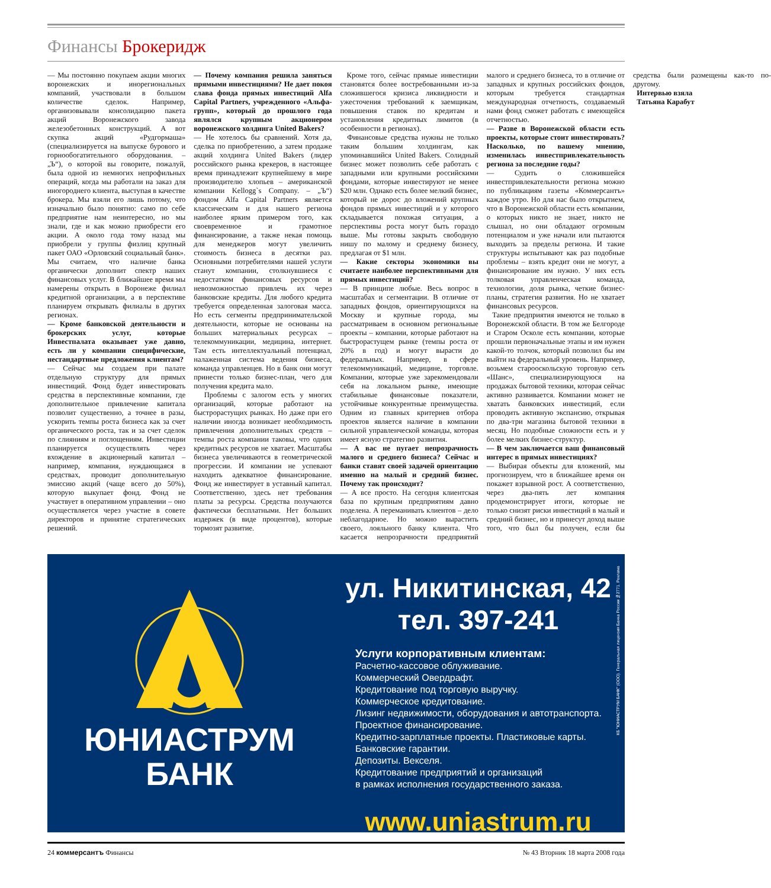Финансы Брокеридж
— Мы постоянно покупаем акции многих воронежских и инорегиональных компаний, участвовали в большом количестве сделок. Например, организовывали консолидацию пакета акций Воронежского завода железобетонных конструкций. А вот скупка акций «Рудгормаша» (специализируется на выпуске бурового и горнообогатительного оборудования. – „Ъ“), о которой вы говорите, пожалуй, была одной из немногих непрофильных операций, когда мы работали на заказ для иногороднего клиента, выступая в качестве брокера. Мы взяли его лишь потому, что изначально было понятно: само по себе предприятие нам неинтересно, но мы знали, где и как можно приобрести его акции. А около года тому назад мы приобрели у группы физлиц крупный пакет ОАО «Орловский социальный банк». Мы считаем, что наличие банка органически дополнит спектр наших финансовых услуг. В ближайшее время мы намерены открыть в Воронеже филиал кредитной организации, а в перспективе планируем открывать филиалы в других регионах.
— Кроме банковской деятельности и брокерских услуг, которые Инвестпалата оказывает уже давно, есть ли у компании специфические, нестандартные предложения клиентам?
— Сейчас мы создаем при палате отдельную структуру для прямых инвестиций. Фонд будет инвестировать средства в перспективные компании, где дополнительное привлечение капитала позволит существенно, а точнее в разы, ускорить темпы роста бизнеса как за счет органического роста, так и за счет сделок по слияниям и поглощениям. Инвестиции планируется осуществлять через вхождение в акционерный капитал – например, компания, нуждающаяся в средствах, проводит дополнительную эмиссию акций (чаще всего до 50%), которую выкупает фонд. Фонд не участвует в оперативном управлении – оно осуществляется через участие в совете директоров и принятие стратегических решений.
— Почему компания решила заняться прямыми инвестициями? Не дает покоя слава фонда прямых инвестиций Alfa Capital Partners, учрежденного «Альфа-групп», который до прошлого года являлся крупным акционером воронежского холдинга United Bakers?
— Не хотелось бы сравнений. Хотя да, сделка по приобретению, а затем продаже акций холдинга United Bakers (лидер российского рынка крекеров, в настоящее время принадлежит крупнейшему в мире производителю хлопьев – американской компании Kellogg`s Company. – „Ъ“) фондом Alfa Capital Partners является классическим и для нашего региона наиболее ярким примером того, как своевременное и грамотное финансирование, а также некая помощь для менеджеров могут увеличить стоимость бизнеса в десятки раз. Основными потребителями нашей услуги станут компании, столкнувшиеся с недостатком финансовых ресурсов и невозможностью привлечь их через банковские кредиты. Для любого кредита требуется определенная залоговая масса. Но есть сегменты предпринимательской деятельности, которые не основаны на больших материальных ресурсах – телекоммуникации, медицина, интернет. Там есть интеллектуальный потенциал, налаженная система ведения бизнеса, команда управленцев. Но в банк они могут принести только бизнес-план, чего для получения кредита мало.
Проблемы с залогом есть у многих организаций, которые работают на быстрорастущих рынках. Но даже при его наличии иногда возникает необходимость привлечения дополнительных средств – темпы роста компании таковы, что одних кредитных ресурсов не хватает. Масштабы бизнеса увеличиваются в геометрической прогрессии. И компании не успевают находить адекватное финансирование. Фонд же инвестирует в уставный капитал. Соответственно, здесь нет требования платы за ресурсы. Средства получаются фактически бесплатными. Нет больших издержек (в виде процентов), которые тормозят развитие.
Кроме того, сейчас прямые инвестиции становятся более востребованными из-за сложившегося кризиса ликвидности и ужесточения требований к заемщикам, повышения ставок по кредитам и установления кредитных лимитов (в особенности в регионах).
Финансовые средства нужны не только таким большим холдингам, как упоминавшийся United Bakers. Солидный бизнес может позволить себе работать с западными или крупными российскими фондами, которые инвестируют не менее $20 млн. Однако есть более мелкий бизнес, который не дорос до вложений крупных фондов прямых инвестиций и у которого складывается похожая ситуация, а перспективы роста могут быть гораздо выше. Мы готовы закрыть свободную нишу по малому и среднему бизнесу, предлагая от $1 млн.
— Какие секторы экономики вы считаете наиболее перспективными для прямых инвестиций?
— В принципе любые. Весь вопрос в масштабах и сегментации. В отличие от западных фондов, ориентирующихся на Москву и крупные города, мы рассматриваем в основном региональные проекты – компании, которые работают на быстрорастущем рынке (темпы роста от 20% в год) и могут вырасти до федеральных. Например, в сфере телекоммуникаций, медицине, торговле. Компании, которые уже зарекомендовали себя на локальном рынке, имеющие стабильные финансовые показатели, устойчивые конкурентные преимущества. Одним из главных критериев отбора проектов является наличие в компании сильной управленческой команды, которая имеет ясную стратегию развития.
— А вас не пугает непрозрачность малого и среднего бизнеса? Сейчас и банки ставят своей задачей ориентацию именно на малый и средний бизнес. Почему так происходит?
— А все просто. На сегодня клиентская база по крупным предприятиям давно поделена. А переманивать клиентов – дело неблагодарное. Но можно вырастить своего, лояльного банку клиента. Что касается непрозрачности предприятий малого и среднего бизнеса, то в отличие от западных и крупных российских фондов, которым требуется стандартная международная отчетность, создаваемый нами фонд сможет работать с имеющейся отчетностью.
— Разве в Воронежской области есть проекты, которые стоит инвестировать? Насколько, по вашему мнению, изменилась инвестпривлекательность региона за последние годы?
— Судить о сложившейся инвестпривлекательности региона можно по публикациям газеты «Коммерсантъ» каждое утро. Но для нас было открытием, что в Воронежской области есть компании, о которых никто не знает, никто не слышал, но они обладают огромным потенциалом и уже начали или пытаются выходить за пределы региона. И такие структуры испытывают как раз подобные проблемы – взять кредит они не могут, а финансирование им нужно. У них есть толковая управленческая команда, технологии, доля рынка, четкие бизнес-планы, стратегия развития. Но не хватает финансовых ресурсов.
Такие предприятия имеются не только в Воронежской области. В том же Белгороде и Старом Осколе есть компании, которые прошли первоначальные этапы и им нужен какой-то толчок, который позволил бы им выйти на федеральный уровень. Например, возьмем старооскольскую торговую сеть «Шанс», специализирующуюся на продажах бытовой техники, которая сейчас активно развивается. Компании может не хватать банковских инвестиций, если проводить активную экспансию, открывая по два-три магазина бытовой техники в месяц. Но подобные сложности есть и у более мелких бизнес-структур.
— В чем заключается ваш финансовый интерес в прямых инвестициях?
— Выбирая объекты для вложений, мы прогнозируем, что в ближайшее время он покажет взрывной рост. А соответственно, через два-пять лет компания продемонстрирует итоги, которые не только снизят риски инвестиций в малый и средний бизнес, но и принесут доход выше того, что был бы получен, если бы средства были размещены как-то по-другому.
Интервью взяла
Татьяна Карабут
ЮНИАСТРУМ
БАНК
ул. Никитинская, 42
тел. 397-241
Услуги корпоративным клиентам:
Расчетно-кассовое облуживание.
Коммерческий Овердрафт.
Кредитование под торговую выручку.
Коммерческое кредитование.
Лизинг недвижимости, оборудования и автотранспорта.
Проектное финансирование.
Кредитно-зарплатные проекты. Пластиковые карты.
Банковские гарантии.
Депозиты. Векселя.
Кредитование предприятий и организаций
в рамках исполнения государственного заказа.
www.uniastrum.ru
КБ "ЮНИАСТРУМ БАНК" (ООО). Генеральная лицензия Банка России №2771. Реклама
24 коммерсантъ Финансы № 43 Вторник 18 марта 2008 года